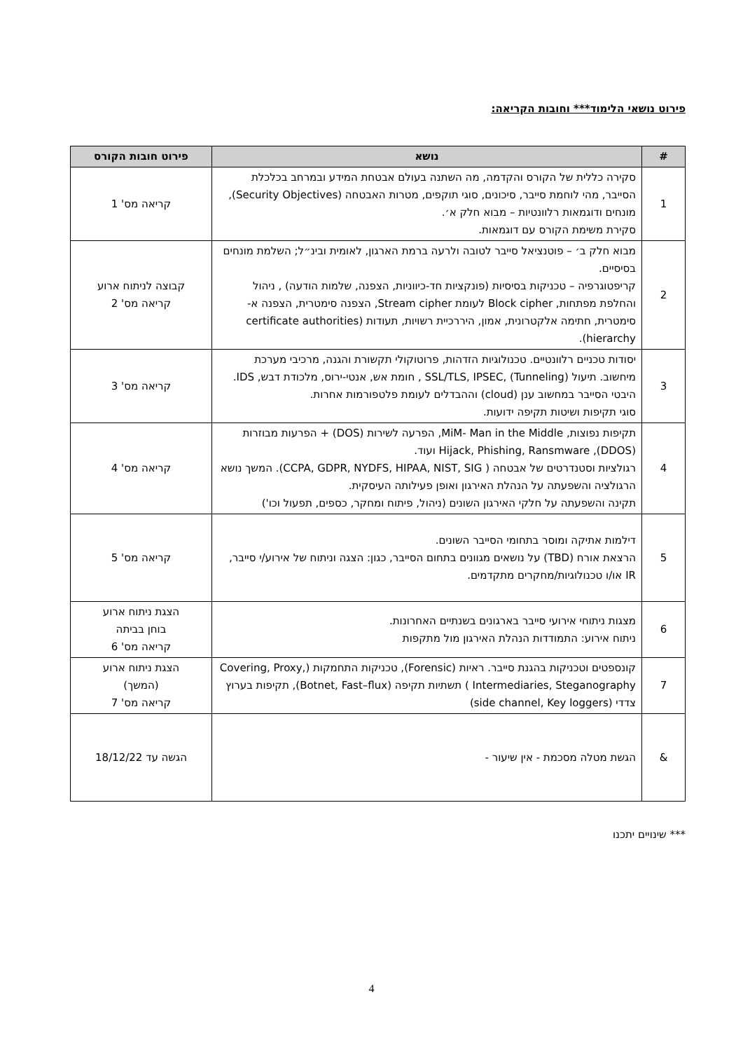פירוט נושאי הלימוד*** וחובות הקריאה:
| # | נושא | פירוט חובות הקורס |
| --- | --- | --- |
| 1 | סקירה כללית של הקורס והקדמה, מה השתנה בעולם אבטחת המידע ובמרחב בכלכלת הסייבר, מהי לוחמת סייבר, סיכונים, סוגי תוקפים, מטרות האבטחה (Security Objectives), מונחים ודוגמאות רלוונטיות – מבוא חלק א׳. סקירת משימת הקורס עם דוגמאות. | קריאה מס' 1 |
| 2 | מבוא חלק ב׳ – פוטנציאל סייבר לטובה ולרעה ברמת הארגון, לאומית ובינ״ל; השלמת מונחים בסיסיים. קריפטוגרפיה – טכניקות בסיסיות (פונקציות חד-כיווניות, הצפנה, שלמות הודעה) , ניהול והחלפת מפתחות, Block cipher לעומת Stream cipher, הצפנה סימטרית, הצפנה א-סימטרית, חתימה אלקטרונית, אמון, היררכיית רשויות, תעודות (certificate authorities hierarchy). | קבוצה לניתוח ארוע קריאה מס' 2 |
| 3 | יסודות טכניים רלוונטיים. טכנולוגיות הזדהות, פרוטוקולי תקשורת והגנה, מרכיבי מערכת מיחשוב. תיעול (Tunneling) ,SSL/TLS, IPSEC , חומת אש, אנטי-ירוס, מלכודת דבש, IDS. היבטי הסייבר במחשוב ענן (cloud) וההבדלים לעומת פלטפורמות אחרות. סוגי תקיפות ושיטות תקיפה ידועות. | קריאה מס' 3 |
| 4 | תקיפות נפוצות, MiM- Man in the Middle, הפרעה לשירות (DOS) + הפרעות מבוזרות (DDOS), Hijack, Phishing, Ransmware ועוד. רגולציות וסטנדרטים של אבטחה ( CCPA, GDPR, NYDFS, HIPAA, NIST, SIG). המשך נושא הרגולציה והשפעתה על הנהלת האירגון ואופן פעילותה העיסקית. תקינה והשפעתה על חלקי האירגון השונים (ניהול, פיתוח ומחקר, כספים, תפעול וכו') | קריאה מס' 4 |
| 5 | דילמות אתיקה ומוסר בתחומי הסייבר השונים. הרצאת אורח (TBD) על נושאים מגוונים בתחום הסייבר, כגון: הצגה וניתוח של אירוע/י סייבר, IR או/ו טכנולוגיות/מחקרים מתקדמים. | קריאה מס' 5 |
| 6 | מצגות ניתוחי אירועי סייבר בארגונים בשנתיים האחרונות. ניתוח אירוע: התמודדות הנהלת האירגון מול מתקפות | הצגת ניתוח ארוע בוחן בביתה קריאה מס' 6 |
| 7 | קונספטים וטכניקות בהגנת סייבר. ראיות (Forensic), טכניקות התחמקות (Covering, Proxy, Intermediaries, Steganography ) תשתיות תקיפה (Botnet, Fast–flux), תקיפות בערוץ צדדי (side channel, Key loggers) | הצגת ניתוח ארוע (המשך) קריאה מס' 7 |
| & | הגשת מטלה מסכמת - אין שיעור - | הגשה עד 18/12/22 |
*** שינויים יתכנו
4